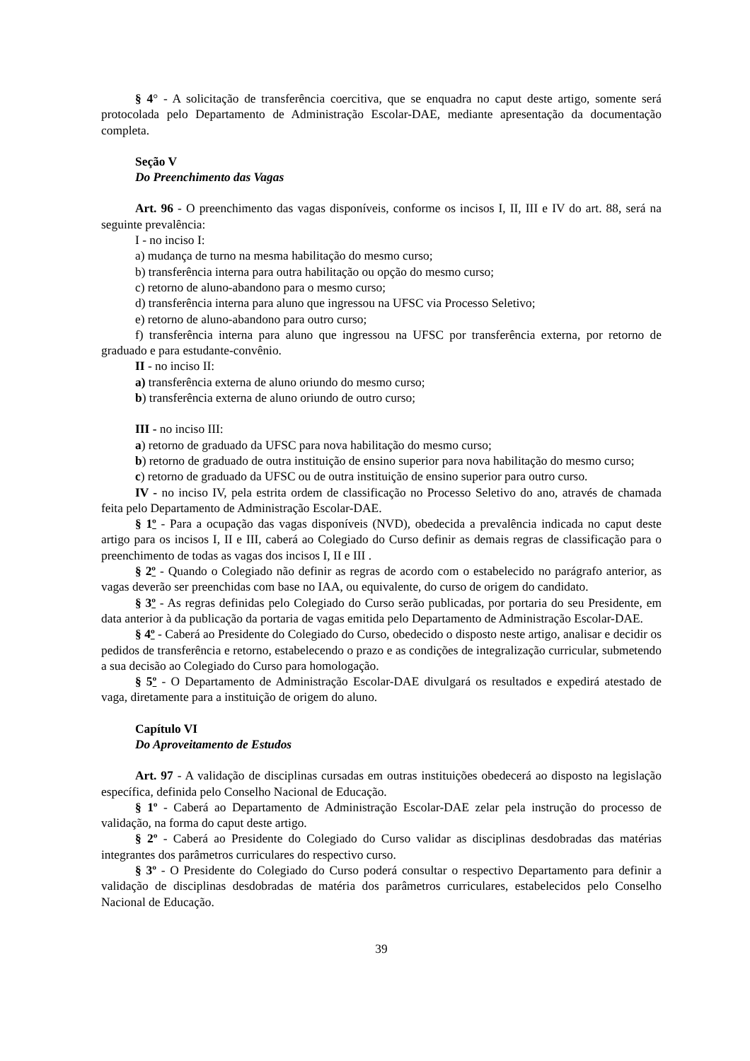§ 4° - A solicitação de transferência coercitiva, que se enquadra no caput deste artigo, somente será protocolada pelo Departamento de Administração Escolar-DAE, mediante apresentação da documentação completa.
Seção V
Do Preenchimento das Vagas
Art. 96 - O preenchimento das vagas disponíveis, conforme os incisos I, II, III e IV do art. 88, será na seguinte prevalência:
I - no inciso I:
a) mudança de turno na mesma habilitação do mesmo curso;
b) transferência interna para outra habilitação ou opção do mesmo curso;
c) retorno de aluno-abandono para o mesmo curso;
d) transferência interna para aluno que ingressou na UFSC via Processo Seletivo;
e) retorno de aluno-abandono para outro curso;
f) transferência interna para aluno que ingressou na UFSC por transferência externa, por retorno de graduado e para estudante-convênio.
II - no inciso II:
a) transferência externa de aluno oriundo do mesmo curso;
b) transferência externa de aluno oriundo de outro curso;
III - no inciso III:
a) retorno de graduado da UFSC para nova habilitação do mesmo curso;
b) retorno de graduado de outra instituição de ensino superior para nova habilitação do mesmo curso;
c) retorno de graduado da UFSC ou de outra instituição de ensino superior para outro curso.
IV - no inciso IV, pela estrita ordem de classificação no Processo Seletivo do ano, através de chamada feita pelo Departamento de Administração Escolar-DAE.
§ 1º - Para a ocupação das vagas disponíveis (NVD), obedecida a prevalência indicada no caput deste artigo para os incisos I, II e III, caberá ao Colegiado do Curso definir as demais regras de classificação para o preenchimento de todas as vagas dos incisos I, II e III .
§ 2º - Quando o Colegiado não definir as regras de acordo com o estabelecido no parágrafo anterior, as vagas deverão ser preenchidas com base no IAA, ou equivalente, do curso de origem do candidato.
§ 3º - As regras definidas pelo Colegiado do Curso serão publicadas, por portaria do seu Presidente, em data anterior à da publicação da portaria de vagas emitida pelo Departamento de Administração Escolar-DAE.
§ 4º - Caberá ao Presidente do Colegiado do Curso, obedecido o disposto neste artigo, analisar e decidir os pedidos de transferência e retorno, estabelecendo o prazo e as condições de integralização curricular, submetendo a sua decisão ao Colegiado do Curso para homologação.
§ 5º - O Departamento de Administração Escolar-DAE divulgará os resultados e expedirá atestado de vaga, diretamente para a instituição de origem do aluno.
Capítulo VI
Do Aproveitamento de Estudos
Art. 97 - A validação de disciplinas cursadas em outras instituições obedecerá ao disposto na legislação específica, definida pelo Conselho Nacional de Educação.
§ 1º - Caberá ao Departamento de Administração Escolar-DAE zelar pela instrução do processo de validação, na forma do caput deste artigo.
§ 2º - Caberá ao Presidente do Colegiado do Curso validar as disciplinas desdobradas das matérias integrantes dos parâmetros curriculares do respectivo curso.
§ 3º - O Presidente do Colegiado do Curso poderá consultar o respectivo Departamento para definir a validação de disciplinas desdobradas de matéria dos parâmetros curriculares, estabelecidos pelo Conselho Nacional de Educação.
39